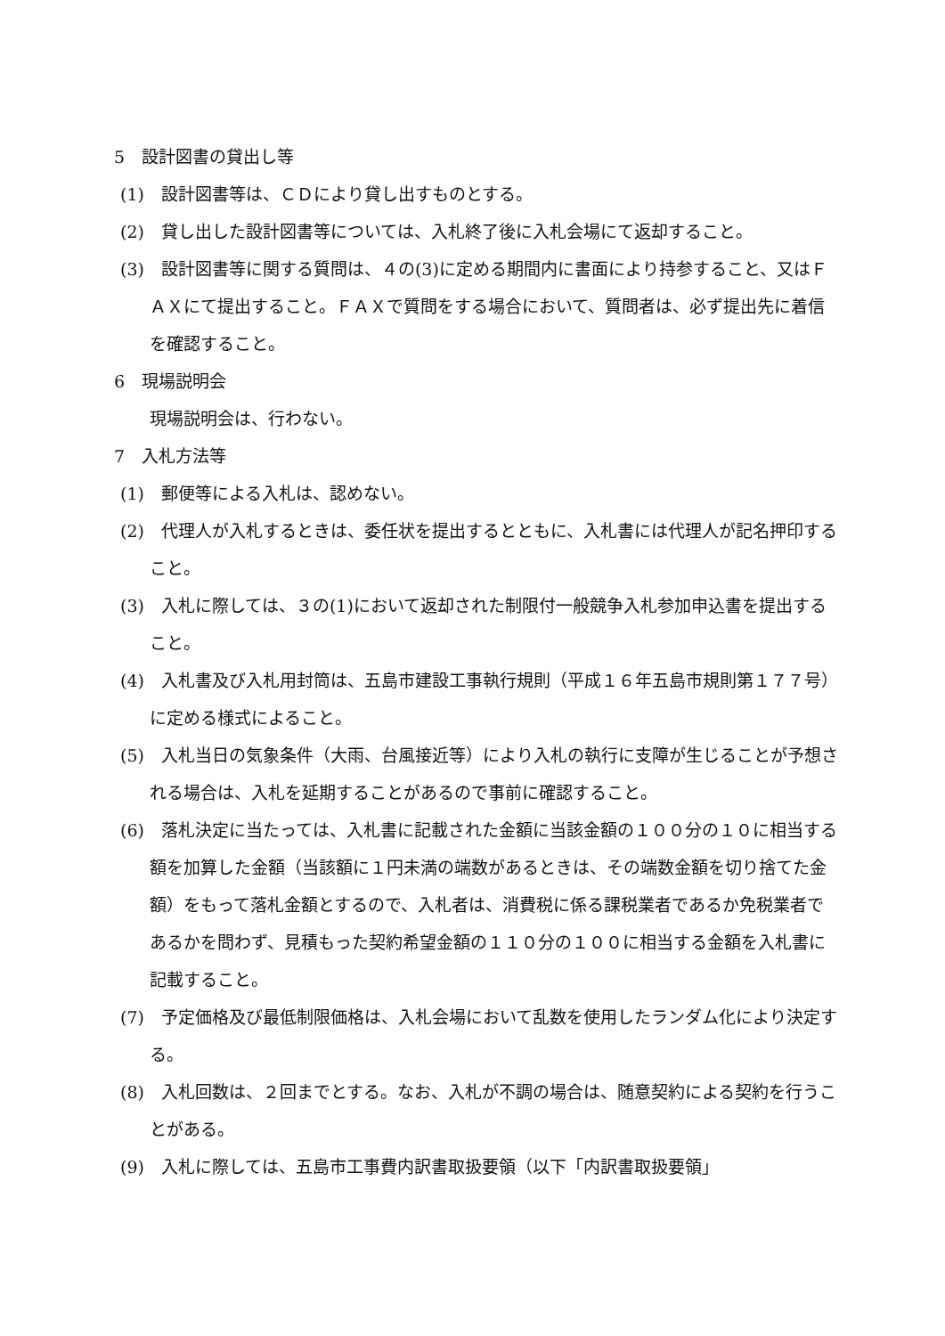5　設計図書の貸出し等
(1)　設計図書等は、ＣＤにより貸し出すものとする。
(2)　貸し出した設計図書等については、入札終了後に入札会場にて返却すること。
(3)　設計図書等に関する質問は、４の(3)に定める期間内に書面により持参すること、又はＦＡＸにて提出すること。ＦＡＸで質問をする場合において、質問者は、必ず提出先に着信を確認すること。
6　現場説明会
現場説明会は、行わない。
7　入札方法等
(1)　郵便等による入札は、認めない。
(2)　代理人が入札するときは、委任状を提出するとともに、入札書には代理人が記名押印すること。
(3)　入札に際しては、３の(1)において返却された制限付一般競争入札参加申込書を提出すること。
(4)　入札書及び入札用封筒は、五島市建設工事執行規則（平成１６年五島市規則第１７７号）に定める様式によること。
(5)　入札当日の気象条件（大雨、台風接近等）により入札の執行に支障が生じることが予想される場合は、入札を延期することがあるので事前に確認すること。
(6)　落札決定に当たっては、入札書に記載された金額に当該金額の１００分の１０に相当する額を加算した金額（当該額に１円未満の端数があるときは、その端数金額を切り捨てた金額）をもって落札金額とするので、入札者は、消費税に係る課税業者であるか免税業者であるかを問わず、見積もった契約希望金額の１１０分の１００に相当する金額を入札書に記載すること。
(7)　予定価格及び最低制限価格は、入札会場において乱数を使用したランダム化により決定する。
(8)　入札回数は、２回までとする。なお、入札が不調の場合は、随意契約による契約を行うことがある。
(9)　入札に際しては、五島市工事費内訳書取扱要領（以下「内訳書取扱要領」